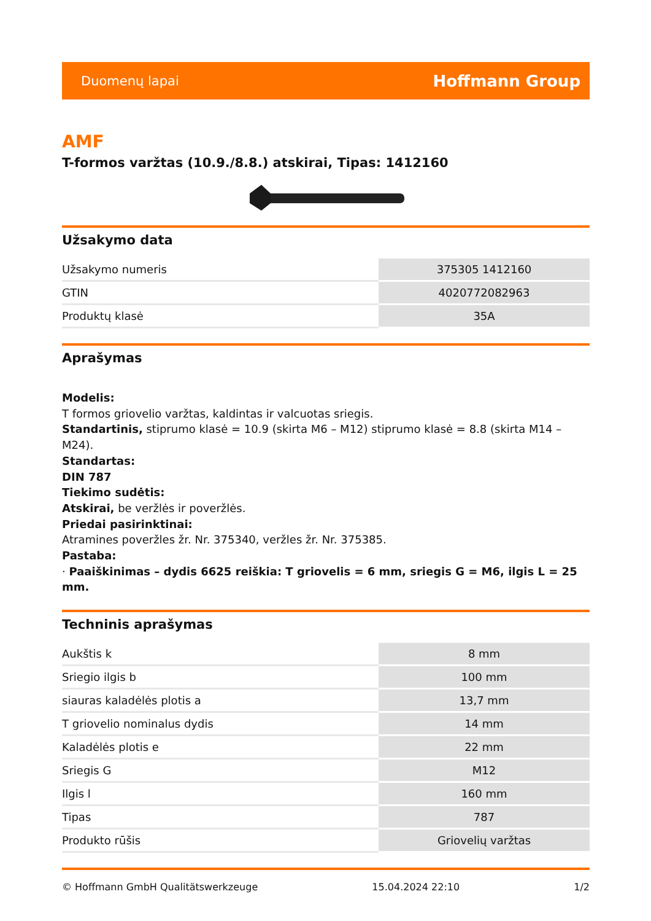Duomenų lapai Hoffmann Group
AMF
T-formos varžtas (10.9./8.8.) atskirai, Tipas: 1412160
Užsakymo data
| Užsakymo numeris | 375305 1412160 |
| GTIN | 4020772082963 |
| Produktų klasė | 35A |
Aprašymas
Modelis:
T formos griovelio varžtas, kaldintas ir valcuotas sriegis.
Standartinis, stiprumo klasė = 10.9 (skirta M6 – M12) stiprumo klasė = 8.8 (skirta M14 – M24).
Standartas:
DIN 787
Tiekimo sudėtis:
Atskirai, be veržlės ir poveržlės.
Priedai pasirinktinai:
Atramines poveržles žr. Nr. 375340, veržles žr. Nr. 375385.
Pastaba:
· Paaiškinimas – dydis 6625 reiškia: T griovelis = 6 mm, sriegis G = M6, ilgis L = 25 mm.
Techninis aprašymas
| Aukštis k | 8 mm |
| Sriegio ilgis b | 100 mm |
| siauras kaladėlės plotis a | 13,7 mm |
| T griovelio nominalus dydis | 14 mm |
| Kaladėlės plotis e | 22 mm |
| Sriegis G | M12 |
| Ilgis l | 160 mm |
| Tipas | 787 |
| Produkto rūšis | Griovelių varžtas |
© Hoffmann GmbH Qualitätswerkzeuge 15.04.2024 22:10 1/2